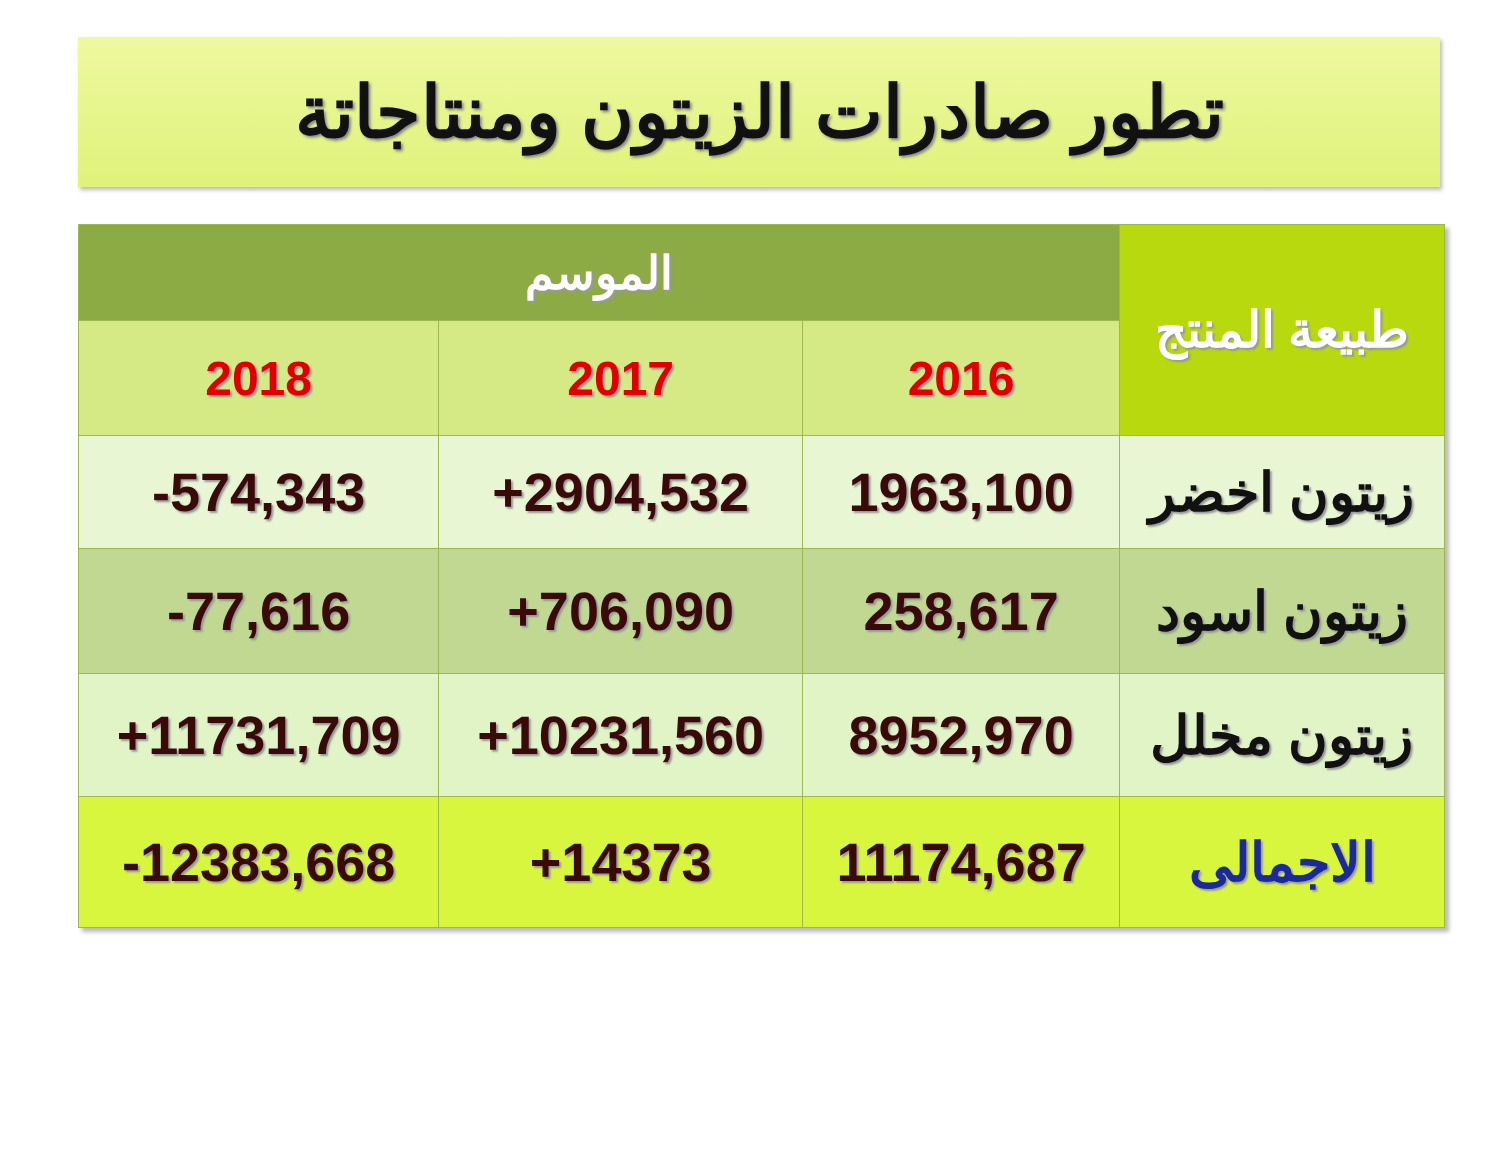تطور صادرات الزيتون ومنتاجاتة
| طبيعة المنتج | الموسم | | |
| --- | --- | --- | --- |
| | 2016 | 2017 | 2018 |
| زيتون اخضر | 1963,100 | +2904,532 | -574,343 |
| زيتون اسود | 258,617 | +706,090 | -77,616 |
| زيتون مخلل | 8952,970 | +10231,560 | +11731,709 |
| الاجمالى | 11174,687 | +14373 | -12383,668 |